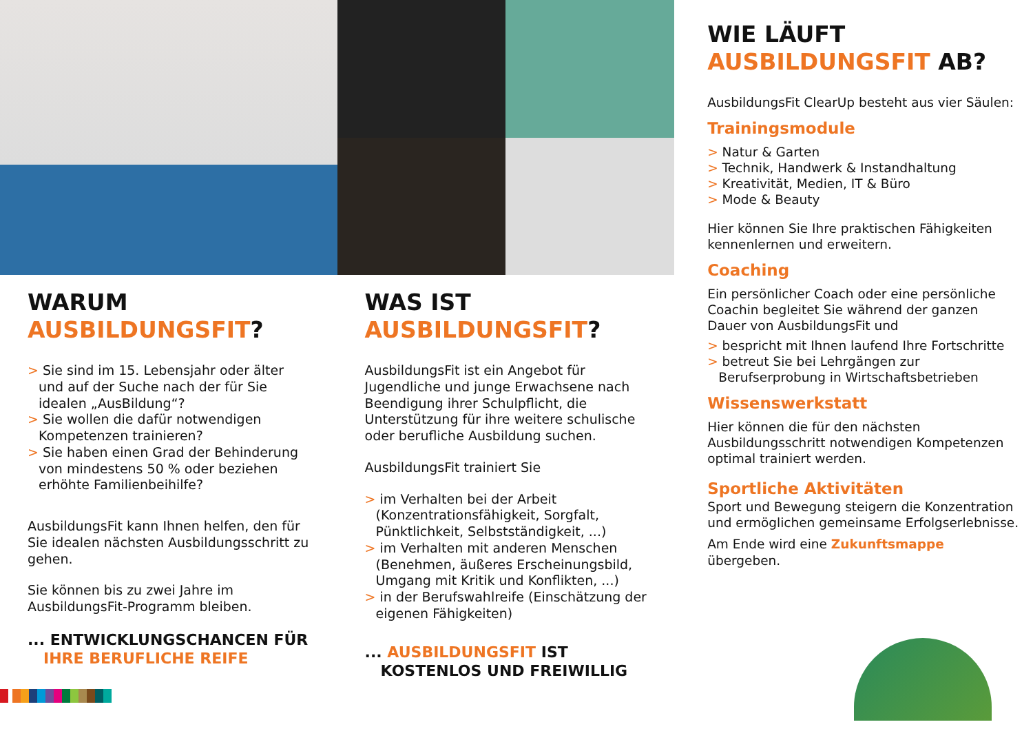WARUM
AUSBILDUNGSFIT?
> Sie sind im 15. Lebensjahr oder älter und auf der Suche nach der für Sie idealen „AusBildung“?
> Sie wollen die dafür notwendigen Kompetenzen trainieren?
> Sie haben einen Grad der Behinderung von mindestens 50 % oder beziehen erhöhte Familienbeihilfe?
AusbildungsFit kann Ihnen helfen, den für Sie idealen nächsten Ausbildungsschritt zu gehen.
Sie können bis zu zwei Jahre im AusbildungsFit-Programm bleiben.
... ENTWICKLUNGSCHANCEN FÜR
IHRE BERUFLICHE REIFE
WAS IST
AUSBILDUNGSFIT?
AusbildungsFit ist ein Angebot für Jugendliche und junge Erwachsene nach Beendigung ihrer Schulpflicht, die Unterstützung für ihre weitere schulische oder berufliche Ausbildung suchen.
AusbildungsFit trainiert Sie
> im Verhalten bei der Arbeit (Konzentrationsfähigkeit, Sorgfalt, Pünktlichkeit, Selbstständigkeit, ...)
> im Verhalten mit anderen Menschen (Benehmen, äußeres Erscheinungsbild, Umgang mit Kritik und Konflikten, ...)
> in der Berufswahlreife (Einschätzung der eigenen Fähigkeiten)
... AUSBILDUNGSFIT IST
KOSTENLOS UND FREIWILLIG
WIE LÄUFT
AUSBILDUNGSFIT AB?
AusbildungsFit ClearUp besteht aus vier Säulen:
Trainingsmodule
> Natur & Garten
> Technik, Handwerk & Instandhaltung
> Kreativität, Medien, IT & Büro
> Mode & Beauty
Hier können Sie Ihre praktischen Fähigkeiten kennenlernen und erweitern.
Coaching
Ein persönlicher Coach oder eine persönliche Coachin begleitet Sie während der ganzen Dauer von AusbildungsFit und
> bespricht mit Ihnen laufend Ihre Fortschritte
> betreut Sie bei Lehrgängen zur Berufserprobung in Wirtschaftsbetrieben
Wissenswerkstatt
Hier können die für den nächsten Ausbildungsschritt notwendigen Kompetenzen optimal trainiert werden.
Sportliche Aktivitäten
Sport und Bewegung steigern die Konzentration und ermöglichen gemeinsame Erfolgserlebnisse.
Am Ende wird eine Zukunftsmappe übergeben.